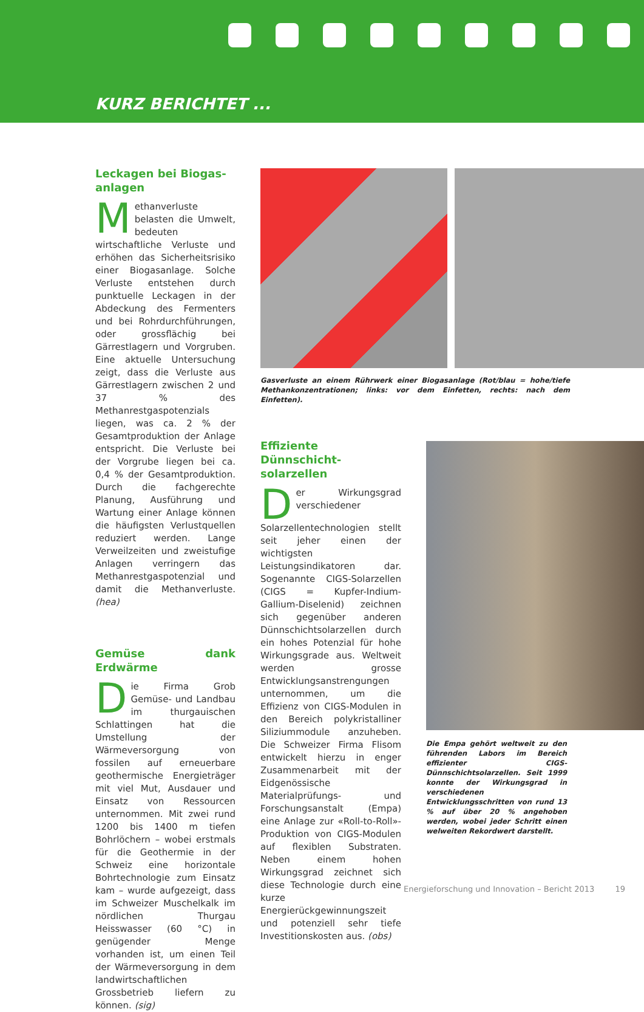KURZ BERICHTET ...
Leckagen bei Biogas-
anlagen
Methanverluste belasten die Umwelt, bedeuten wirtschaftliche Verluste und erhöhen das Sicherheitsrisiko einer Biogasanlage. Solche Verluste entstehen durch punktuelle Leckagen in der Abdeckung des Fermenters und bei Rohrdurchführungen, oder grossflächig bei Gärrestlagern und Vorgruben. Eine aktuelle Untersuchung zeigt, dass die Verluste aus Gärrestlagern zwischen 2 und 37 % des Methanrestgaspotenzials liegen, was ca. 2 % der Gesamtproduktion der Anlage entspricht. Die Verluste bei der Vorgrube liegen bei ca. 0,4 % der Gesamtproduktion. Durch die fachgerechte Planung, Ausführung und Wartung einer Anlage können die häufigsten Verlustquellen reduziert werden. Lange Verweilzeiten und zweistufige Anlagen verringern das Methanrestgaspotenzial und damit die Methanverluste. (hea)
Gemüse dank Erdwärme
Die Firma Grob Gemüse- und Landbau im thurgauischen Schlattingen hat die Umstellung der Wärmeversorgung von fossilen auf erneuerbare geothermische Energieträger mit viel Mut, Ausdauer und Einsatz von Ressourcen unternommen. Mit zwei rund 1200 bis 1400 m tiefen Bohrlöchern – wobei erstmals für die Geothermie in der Schweiz eine horizontale Bohrtechnologie zum Einsatz kam – wurde aufgezeigt, dass im Schweizer Muschelkalk im nördlichen Thurgau Heisswasser (60 °C) in genügender Menge vorhanden ist, um einen Teil der Wärmeversorgung in dem landwirtschaftlichen Grossbetrieb liefern zu können. (sig)
Gasverluste an einem Rührwerk einer Biogasanlage (Rot/blau = hohe/tiefe Methankonzentrationen; links: vor dem Einfetten, rechts: nach dem Einfetten).
Effiziente Dünnschicht-
solarzellen
Der Wirkungsgrad verschiedener Solarzellentechnologien stellt seit jeher einen der wichtigsten Leistungsindikatoren dar. Sogenannte CIGS-Solarzellen (CIGS = Kupfer-Indium-Gallium-Diselenid) zeichnen sich gegenüber anderen Dünnschichtsolarzellen durch ein hohes Potenzial für hohe Wirkungsgrade aus. Weltweit werden grosse Entwicklungsanstrengungen unternommen, um die Effizienz von CIGS-Modulen in den Bereich polykristalliner Siliziummodule anzuheben. Die Schweizer Firma Flisom entwickelt hierzu in enger Zusammenarbeit mit der Eidgenössische Materialprüfungs- und Forschungsanstalt (Empa) eine Anlage zur «Roll-to-Roll»-Produktion von CIGS-Modulen auf flexiblen Substraten. Neben einem hohen Wirkungsgrad zeichnet sich diese Technologie durch eine kurze Energierückgewinnungszeit und potenziell sehr tiefe Investitionskosten aus. (obs)
Die Empa gehört weltweit zu den führenden Labors im Bereich effizienter CIGS-Dünnschichtsolarzellen. Seit 1999 konnte der Wirkungsgrad in verschiedenen Entwicklungsschritten von rund 13 % auf über 20 % angehoben werden, wobei jeder Schritt einen welweiten Rekordwert darstellt.
Energieforschung und Innovation – Bericht 2013 19